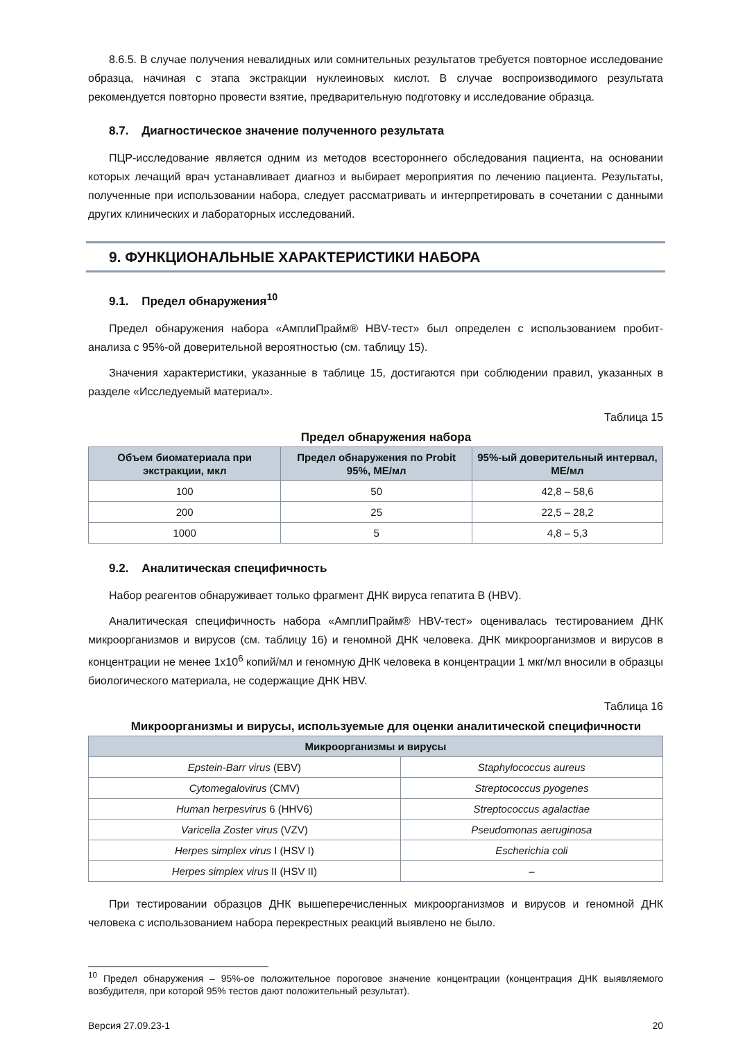8.6.5. В случае получения невалидных или сомнительных результатов требуется повторное исследование образца, начиная с этапа экстракции нуклеиновых кислот. В случае воспроизводимого результата рекомендуется повторно провести взятие, предварительную подготовку и исследование образца.
8.7. Диагностическое значение полученного результата
ПЦР-исследование является одним из методов всестороннего обследования пациента, на основании которых лечащий врач устанавливает диагноз и выбирает мероприятия по лечению пациента. Результаты, полученные при использовании набора, следует рассматривать и интерпретировать в сочетании с данными других клинических и лабораторных исследований.
9. ФУНКЦИОНАЛЬНЫЕ ХАРАКТЕРИСТИКИ НАБОРА
9.1. Предел обнаружения<sup>10</sup>
Предел обнаружения набора «АмплиПрайм® HBV-тест» был определен с использованием пробит-анализа с 95%-ой доверительной вероятностью (см. таблицу 15).
Значения характеристики, указанные в таблице 15, достигаются при соблюдении правил, указанных в разделе «Исследуемый материал».
Таблица 15
Предел обнаружения набора
| Объем биоматериала при экстракции, мкл | Предел обнаружения по Probit 95%, МЕ/мл | 95%-ый доверительный интервал, МЕ/мл |
| --- | --- | --- |
| 100 | 50 | 42,8 – 58,6 |
| 200 | 25 | 22,5 – 28,2 |
| 1000 | 5 | 4,8 – 5,3 |
9.2. Аналитическая специфичность
Набор реагентов обнаруживает только фрагмент ДНК вируса гепатита В (HBV).
Аналитическая специфичность набора «АмплиПрайм® HBV-тест» оценивалась тестированием ДНК микроорганизмов и вирусов (см. таблицу 16) и геномной ДНК человека. ДНК микроорганизмов и вирусов в концентрации не менее 1х10<sup>6</sup> копий/мл и геномную ДНК человека в концентрации 1 мкг/мл вносили в образцы биологического материала, не содержащие ДНК HBV.
Таблица 16
Микроорганизмы и вирусы, используемые для оценки аналитической специфичности
| Микроорганизмы и вирусы | |
| --- | --- |
| Epstein-Barr virus (EBV) | Staphylococcus aureus |
| Cytomegalovirus (CMV) | Streptococcus pyogenes |
| Human herpesvirus 6 (HHV6) | Streptococcus agalactiae |
| Varicella Zoster virus (VZV) | Pseudomonas aeruginosa |
| Herpes simplex virus I (HSV I) | Escherichia coli |
| Herpes simplex virus II (HSV II) | – |
При тестировании образцов ДНК вышеперечисленных микроорганизмов и вирусов и геномной ДНК человека с использованием набора перекрестных реакций выявлено не было.
<sup>10</sup> Предел обнаружения – 95%-ое положительное пороговое значение концентрации (концентрация ДНК выявляемого возбудителя, при которой 95% тестов дают положительный результат).
Версия 27.09.23-1 20